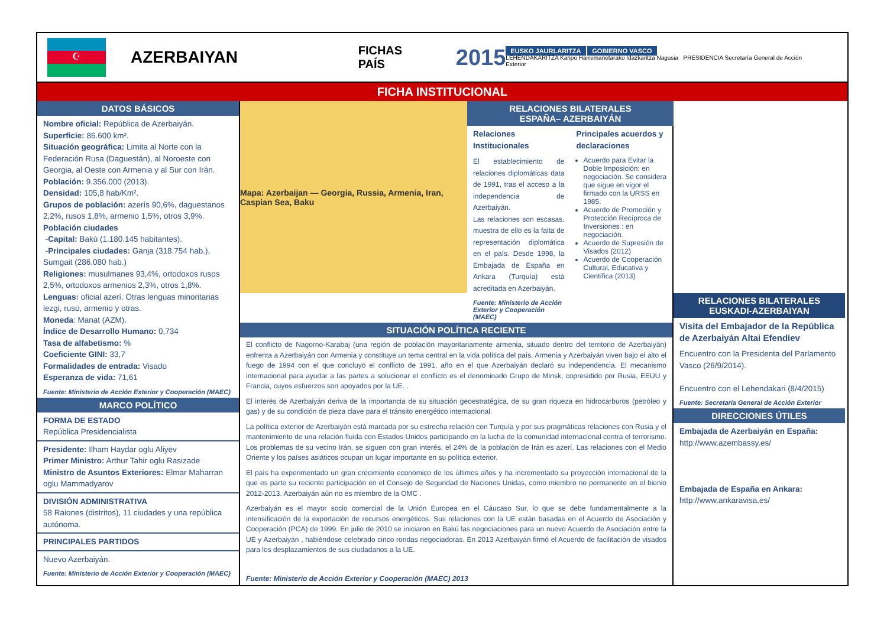☪
AZERBAIYAN
FICHAS PAÍS
2015
EUSKO JAURLARITZA GOBIERNO VASCO
LEHENDAKARITZA Kanpo Harremanetarako Idazkaritza Nagusia PRESIDENCIA Secretaría General de Acción Exterior
FICHA INSTITUCIONAL
DATOS BÁSICOS
Nombre oficial: República de Azerbaiyán.
Superficie: 86.600 km².
Situación geográfica: Limita al Norte con la Federación Rusa (Daguestán), al Noroeste con Georgia, al Oeste con Armenia y al Sur con Irán.
Población: 9.356.000 (2013).
Densidad: 105,8 hab/Km².
Grupos de población: azerís 90,6%, daguestanos 2,2%, rusos 1,8%, armenio 1,5%, otros 3,9%.
Población ciudades
-Capital: Bakú (1.180.145 habitantes).
-Principales ciudades: Ganja (318.754 hab.), Sumgait (286.080 hab.)
Religiones: musulmanes 93,4%, ortodoxos rusos 2,5%, ortodoxos armenios 2,3%, otros 1,8%.
Lenguas: oficial azerí. Otras lenguas minoritarias lezgi, ruso, armenio y otras.
Moneda: Manat (AZM).
Índice de Desarrollo Humano: 0,734
Tasa de alfabetismo: %
Coeficiente GINI: 33,7
Formalidades de entrada: Visado
Esperanza de vida: 71,61
Fuente: Ministerio de Acción Exterior y Cooperación (MAEC)
MARCO POLÍTICO
FORMA DE ESTADO
República Presidencialista
Presidente: Ilham Haydar oglu Aliyev
Primer Ministro: Arthur Tahir oglu Rasizade
Ministro de Asuntos Exteriores: Elmar Maharran oglu Mammadyarov
DIVISIÓN ADMINISTRATIVA
58 Raiones (distritos), 11 ciudades y una república autónoma.
PRINCIPALES PARTIDOS
Nuevo Azerbaiyán.
Fuente: Ministerio de Acción Exterior y Cooperación (MAEC)
Mapa: Azerbaijan — Georgia, Russia, Armenia, Iran, Caspian Sea, Baku
RELACIONES BILATERALES
ESPAÑA– AZERBAIYÁN
Relaciones Institucionales
El establecimiento de relaciones diplomáticas data de 1991, tras el acceso a la independencia de Azerbaiyán.
Las relaciones son escasas, muestra de ello es la falta de representación diplomática en el país. Desde 1998, la Embajada de España en Ankara (Turquía) está acreditada en Azerbaiyán.
Fuente: Ministerio de Acción Exterior y Cooperación (MAEC)
Principales acuerdos y declaraciones
Acuerdo para Evitar la Doble Imposición: en negociación. Se considera que sigue en vigor el firmado con la URSS en 1985.
Acuerdo de Promoción y Protección Recíproca de Inversiones : en negociación.
Acuerdo de Supresión de Visados (2012)
Acuerdo de Cooperación Cultural, Educativa y Científica (2013)
SITUACIÓN POLÍTICA RECIENTE
El conflicto de Nagorno-Karabaj (una región de población mayoritariamente armenia, situado dentro del territorio de Azerbaiyán) enfrenta a Azerbaiyán con Armenia y constituye un tema central en la vida política del país. Armenia y Azerbaiyán viven bajo el alto el fuego de 1994 con el que concluyó el conflicto de 1991, año en el que Azerbaiyán declaró su independencia. El mecanismo internacional para ayudar a las partes a solucionar el conflicto es el denominado Grupo de Minsk, copresidido por Rusia, EEUU y Francia, cuyos esfuerzos son apoyados por la UE. .
El interés de Azerbaiyán deriva de la importancia de su situación geoestratégica, de su gran riqueza en hidrocarburos (petróleo y gas) y de su condición de pieza clave para el tránsito energético internacional.
La política exterior de Azerbaiyán está marcada por su estrecha relación con Turquía y por sus pragmáticas relaciones con Rusia y el mantenimiento de una relación fluida con Estados Unidos participando en la lucha de la comunidad internacional contra el terrorismo. Los problemas de su vecino Irán, se siguen con gran interés, el 24% de la población de Irán es azerí. Las relaciones con el Medio Oriente y los países asiáticos ocupan un lugar importante en su política exterior.
El país ha experimentado un gran crecimiento económico de los últimos años y ha incrementado su proyección internacional de la que es parte su reciente participación en el Consejo de Seguridad de Naciones Unidas, como miembro no permanente en el bienio 2012-2013. Azerbaiyán aún no es miembro de la OMC .
Azerbaiyán es el mayor socio comercial de la Unión Europea en el Cáucaso Sur, lo que se debe fundamentalmente a la intensificación de la exportación de recursos energéticos. Sus relaciones con la UE están basadas en el Acuerdo de Asociación y Cooperación (PCA) de 1999. En julio de 2010 se iniciaron en Bakú las negociaciones para un nuevo Acuerdo de Asociación entre la UE y Azerbaiyán , habiéndose celebrado cinco rondas negociadoras. En 2013 Azerbaiyán firmó el Acuerdo de facilitación de visados para los desplazamientos de sus ciudadanos a la UE.
Fuente: Ministerio de Acción Exterior y Cooperación (MAEC) 2013
RELACIONES BILATERALES
EUSKADI-AZERBAIYAN
Visita del Embajador de la República de Azerbaiyán Altai Efendiev
Encuentro con la Presidenta del Parlamento Vasco (26/9/2014).
Encuentro con el Lehendakari (8/4/2015)
Fuente: Secretaría General de Acción Exterior
DIRECCIONES ÚTILES
Embajada de Azerbaiyán en España:
http://www.azembassy.es/
Embajada de España en Ankara:
http://www.ankaravisa.es/